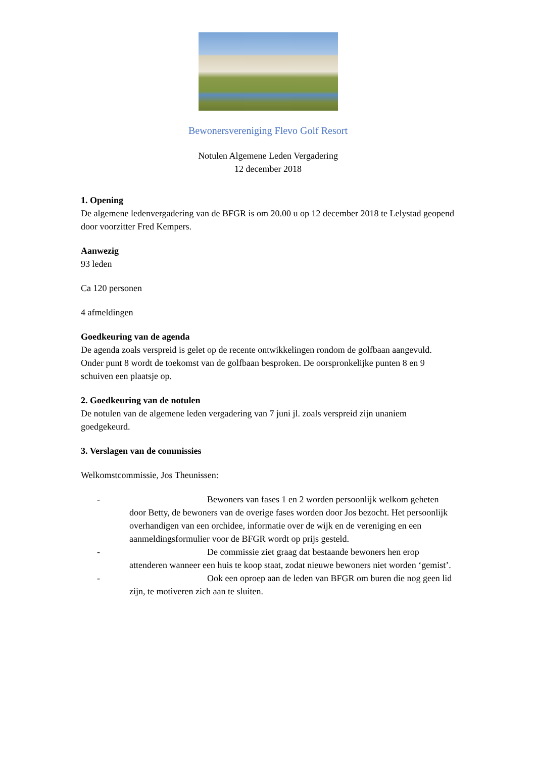Bewonersvereniging Flevo Golf Resort
Notulen Algemene Leden Vergadering
12 december 2018
1. Opening
De algemene ledenvergadering van de BFGR is om 20.00 u op 12 december 2018 te Lelystad geopend door voorzitter Fred Kempers.
Aanwezig
93 leden
Ca 120 personen
4 afmeldingen
Goedkeuring van de agenda
De agenda zoals verspreid is gelet op de recente ontwikkelingen rondom de golfbaan aangevuld. Onder punt 8 wordt de toekomst van de golfbaan besproken. De oorspronkelijke punten 8 en 9 schuiven een plaatsje op.
2. Goedkeuring van de notulen
De notulen van de algemene leden vergadering van 7 juni jl. zoals verspreid zijn unaniem goedgekeurd.
3. Verslagen van de commissies
Welkomstcommissie, Jos Theunissen:
- Bewoners van fases 1 en 2 worden persoonlijk welkom geheten door Betty, de bewoners van de overige fases worden door Jos bezocht. Het persoonlijk overhandigen van een orchidee, informatie over de wijk en de vereniging en een aanmeldingsformulier voor de BFGR wordt op prijs gesteld.
- De commissie ziet graag dat bestaande bewoners hen erop attenderen wanneer een huis te koop staat, zodat nieuwe bewoners niet worden ‘gemist’.
- Ook een oproep aan de leden van BFGR om buren die nog geen lid zijn, te motiveren zich aan te sluiten.